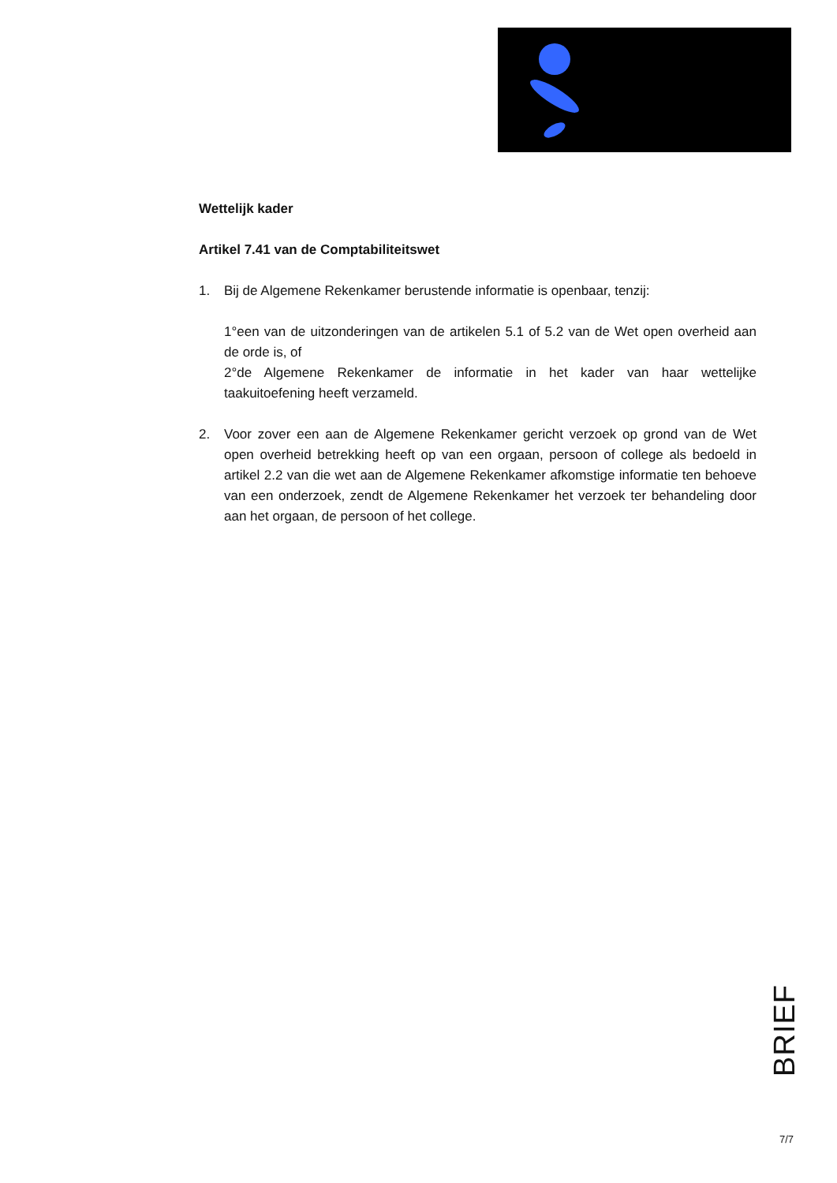Wettelijk kader
Artikel 7.41 van de Comptabiliteitswet
1. Bij de Algemene Rekenkamer berustende informatie is openbaar, tenzij:
1°een van de uitzonderingen van de artikelen 5.1 of 5.2 van de Wet open overheid aan de orde is, of
2°de Algemene Rekenkamer de informatie in het kader van haar wettelijke taakuitoefening heeft verzameld.
2. Voor zover een aan de Algemene Rekenkamer gericht verzoek op grond van de Wet open overheid betrekking heeft op van een orgaan, persoon of college als bedoeld in artikel 2.2 van die wet aan de Algemene Rekenkamer afkomstige informatie ten behoeve van een onderzoek, zendt de Algemene Rekenkamer het verzoek ter behandeling door aan het orgaan, de persoon of het college.
BRIEF
7/7